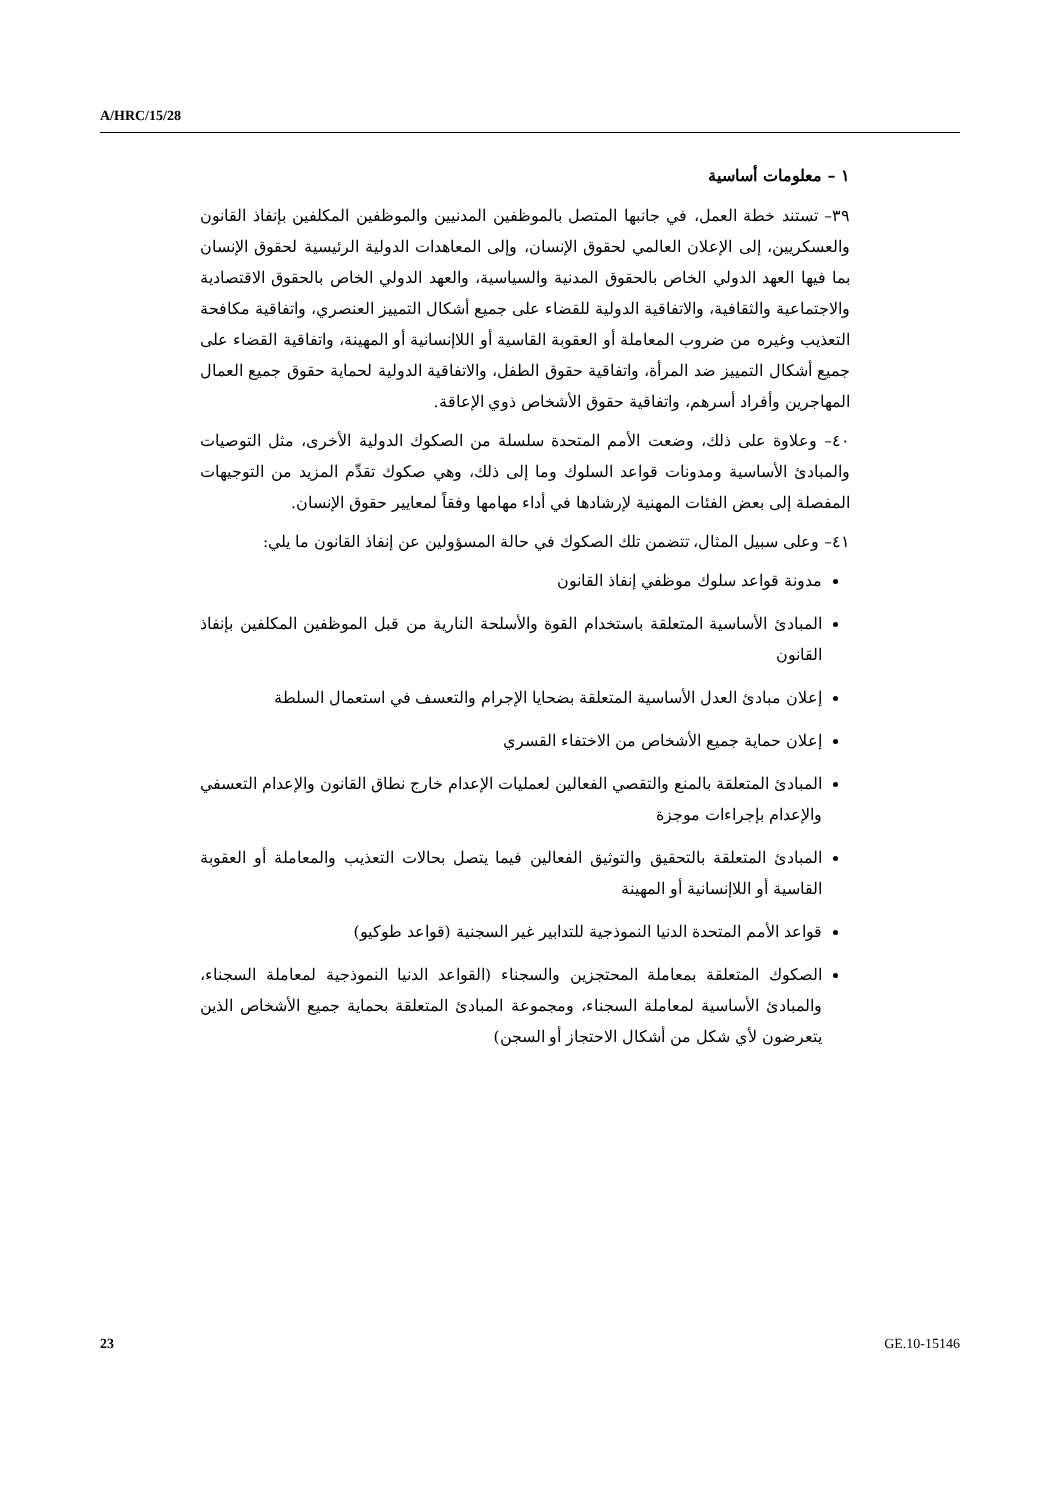A/HRC/15/28
١ – معلومات أساسية
٣٩– تستند خطة العمل، في جانبها المتصل بالموظفين المدنيين والموظفين المكلفين بإنفاذ القانون والعسكريين، إلى الإعلان العالمي لحقوق الإنسان، وإلى المعاهدات الدولية الرئيسية لحقوق الإنسان بما فيها العهد الدولي الخاص بالحقوق المدنية والسياسية، والعهد الدولي الخاص بالحقوق الاقتصادية والاجتماعية والثقافية، والاتفاقية الدولية للقضاء على جميع أشكال التمييز العنصري، واتفاقية مكافحة التعذيب وغيره من ضروب المعاملة أو العقوبة القاسية أو اللاإنسانية أو المهينة، واتفاقية القضاء على جميع أشكال التمييز ضد المرأة، واتفاقية حقوق الطفل، والاتفاقية الدولية لحماية حقوق جميع العمال المهاجرين وأفراد أسرهم، واتفاقية حقوق الأشخاص ذوي الإعاقة.
٤٠– وعلاوة على ذلك، وضعت الأمم المتحدة سلسلة من الصكوك الدولية الأخرى، مثل التوصيات والمبادئ الأساسية ومدونات قواعد السلوك وما إلى ذلك، وهي صكوك تقدِّم المزيد من التوجيهات المفصلة إلى بعض الفئات المهنية لإرشادها في أداء مهامها وفقاً لمعايير حقوق الإنسان.
٤١– وعلى سبيل المثال، تتضمن تلك الصكوك في حالة المسؤولين عن إنفاذ القانون ما يلي:
مدونة قواعد سلوك موظفي إنفاذ القانون
المبادئ الأساسية المتعلقة باستخدام القوة والأسلحة النارية من قبل الموظفين المكلفين بإنفاذ القانون
إعلان مبادئ العدل الأساسية المتعلقة بضحايا الإجرام والتعسف في استعمال السلطة
إعلان حماية جميع الأشخاص من الاختفاء القسري
المبادئ المتعلقة بالمنع والتقصي الفعالين لعمليات الإعدام خارج نطاق القانون والإعدام التعسفي والإعدام بإجراءات موجزة
المبادئ المتعلقة بالتحقيق والتوثيق الفعالين فيما يتصل بحالات التعذيب والمعاملة أو العقوبة القاسية أو اللاإنسانية أو المهينة
قواعد الأمم المتحدة الدنيا النموذجية للتدابير غير السجنية (قواعد طوكيو)
الصكوك المتعلقة بمعاملة المحتجزين والسجناء (القواعد الدنيا النموذجية لمعاملة السجناء، والمبادئ الأساسية لمعاملة السجناء، ومجموعة المبادئ المتعلقة بحماية جميع الأشخاص الذين يتعرضون لأي شكل من أشكال الاحتجاز أو السجن)
23 GE.10-15146